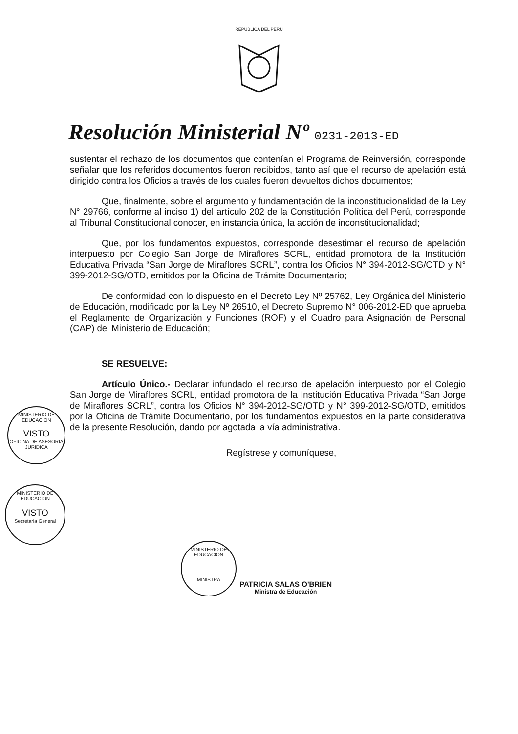REPUBLICA DEL PERU
Resolución Ministerial Nº 0231-2013-ED
sustentar el rechazo de los documentos que contenían el Programa de Reinversión, corresponde señalar que los referidos documentos fueron recibidos, tanto así que el recurso de apelación está dirigido contra los Oficios a través de los cuales fueron devueltos dichos documentos;
Que, finalmente, sobre el argumento y fundamentación de la inconstitucionalidad de la Ley N° 29766, conforme al inciso 1) del artículo 202 de la Constitución Política del Perú, corresponde al Tribunal Constitucional conocer, en instancia única, la acción de inconstitucionalidad;
Que, por los fundamentos expuestos, corresponde desestimar el recurso de apelación interpuesto por Colegio San Jorge de Miraflores SCRL, entidad promotora de la Institución Educativa Privada “San Jorge de Miraflores SCRL”, contra los Oficios N° 394-2012-SG/OTD y N° 399-2012-SG/OTD, emitidos por la Oficina de Trámite Documentario;
De conformidad con lo dispuesto en el Decreto Ley Nº 25762, Ley Orgánica del Ministerio de Educación, modificado por la Ley Nº 26510, el Decreto Supremo N° 006-2012-ED que aprueba el Reglamento de Organización y Funciones (ROF) y el Cuadro para Asignación de Personal (CAP) del Ministerio de Educación;
SE RESUELVE:
Artículo Único.- Declarar infundado el recurso de apelación interpuesto por el Colegio San Jorge de Miraflores SCRL, entidad promotora de la Institución Educativa Privada “San Jorge de Miraflores SCRL”, contra los Oficios N° 394-2012-SG/OTD y N° 399-2012-SG/OTD, emitidos por la Oficina de Trámite Documentario, por los fundamentos expuestos en la parte considerativa de la presente Resolución, dando por agotada la vía administrativa.
Regístrese y comuníquese,
MINISTERIO DE EDUCACION
VISTO
OFICINA DE ASESORIA JURIDICA
MINISTERIO DE EDUCACION
VISTO
Secretaría General
MINISTERIO DE EDUCACION
MINISTRA
PATRICIA SALAS O'BRIEN
Ministra de Educación